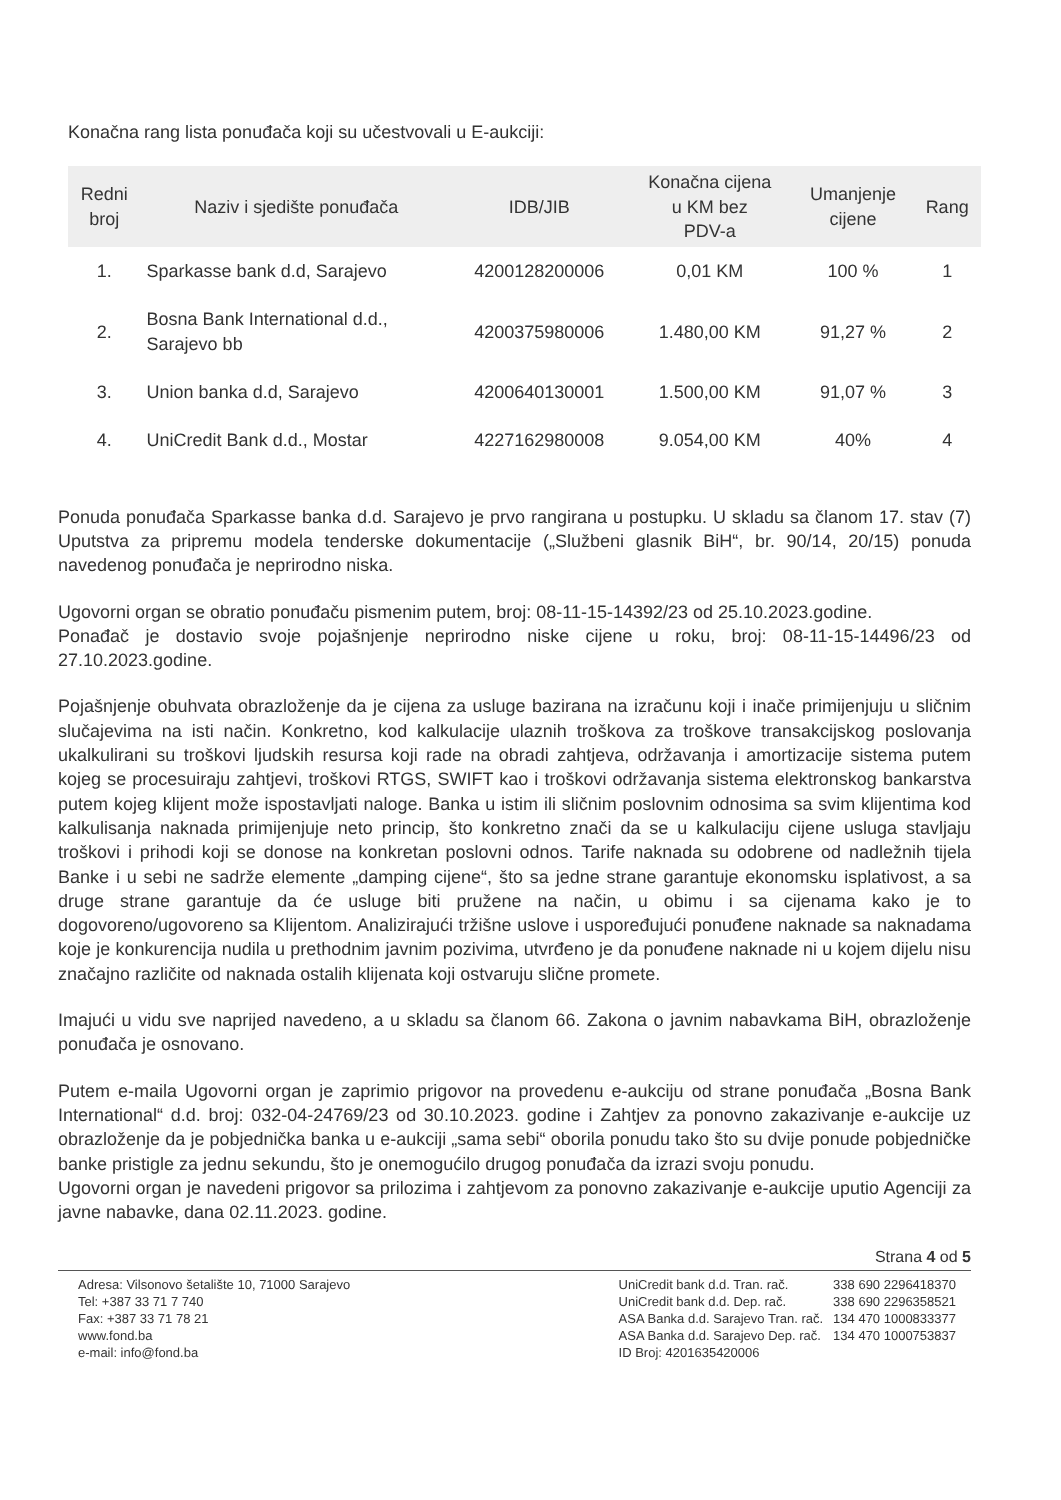Konačna rang lista ponuđača koji su učestvovali u E-aukciji:
| Redni broj | Naziv i sjedište ponuđača | IDB/JIB | Konačna cijena u KM bez PDV-a | Umanjenje cijene | Rang |
| --- | --- | --- | --- | --- | --- |
| 1. | Sparkasse bank d.d, Sarajevo | 4200128200006 | 0,01 KM | 100 % | 1 |
| 2. | Bosna Bank International d.d., Sarajevo bb | 4200375980006 | 1.480,00 KM | 91,27 % | 2 |
| 3. | Union banka d.d, Sarajevo | 4200640130001 | 1.500,00 KM | 91,07 % | 3 |
| 4. | UniCredit Bank d.d., Mostar | 4227162980008 | 9.054,00 KM | 40% | 4 |
Ponuda ponuđača Sparkasse banka d.d. Sarajevo je prvo rangirana u postupku. U skladu sa članom 17. stav (7) Uputstva za pripremu modela tenderske dokumentacije („Službeni glasnik BiH“, br. 90/14, 20/15) ponuda navedenog ponuđača je neprirodno niska.
Ugovorni organ se obratio ponuđaču pismenim putem, broj: 08-11-15-14392/23 od 25.10.2023.godine.
Ponađač je dostavio svoje pojašnjenje neprirodno niske cijene u roku, broj: 08-11-15-14496/23 od 27.10.2023.godine.
Pojašnjenje obuhvata obrazloženje da je cijena za usluge bazirana na izračunu koji i inače primijenjuju u sličnim slučajevima na isti način. Konkretno, kod kalkulacije ulaznih troškova za troškove transakcijskog poslovanja ukalkulirani su troškovi ljudskih resursa koji rade na obradi zahtjeva, održavanja i amortizacije sistema putem kojeg se procesuiraju zahtjevi, troškovi RTGS, SWIFT kao i troškovi održavanja sistema elektronskog bankarstva putem kojeg klijent može ispostavljati naloge. Banka u istim ili sličnim poslovnim odnosima sa svim klijentima kod kalkulisanja naknada primijenjuje neto princip, što konkretno znači da se u kalkulaciju cijene usluga stavljaju troškovi i prihodi koji se donose na konkretan poslovni odnos. Tarife naknada su odobrene od nadležnih tijela Banke i u sebi ne sadrže elemente „damping cijene“, što sa jedne strane garantuje ekonomsku isplativost, a sa druge strane garantuje da će usluge biti pružene na način, u obimu i sa cijenama kako je to dogovoreno/ugovoreno sa Klijentom. Analizirajući tržišne uslove i uspoređujući ponuđene naknade sa naknadama koje je konkurencija nudila u prethodnim javnim pozivima, utvrđeno je da ponuđene naknade ni u kojem dijelu nisu značajno različite od naknada ostalih klijenata koji ostvaruju slične promete.
Imajući u vidu sve naprijed navedeno, a u skladu sa članom 66. Zakona o javnim nabavkama BiH, obrazloženje ponuđača je osnovano.
Putem e-maila Ugovorni organ je zaprimio prigovor na provedenu e-aukciju od strane ponuđača „Bosna Bank International“ d.d. broj: 032-04-24769/23 od 30.10.2023. godine i Zahtjev za ponovno zakazivanje e-aukcije uz obrazloženje da je pobjednička banka u e-aukciji „sama sebi“ oborila ponudu tako što su dvije ponude pobjedničke banke pristigle za jednu sekundu, što je onemogućilo drugog ponuđača da izrazi svoju ponudu.
Ugovorni organ je navedeni prigovor sa prilozima i zahtjevom za ponovno zakazivanje e-aukcije uputio Agenciji za javne nabavke, dana 02.11.2023. godine.
Strana 4 od 5
Adresa: Vilsonovo šetalište 10, 71000 Sarajevo
Tel: +387 33 71 7 740
Fax: +387 33 71 78 21
www.fond.ba
e-mail: info@fond.ba
| UniCredit bank d.d. Tran. rač. | 338 690 2296418370 |
| UniCredit bank d.d. Dep. rač. | 338 690 2296358521 |
| ASA Banka d.d. Sarajevo Tran. rač. | 134 470 1000833377 |
| ASA Banka d.d. Sarajevo Dep. rač. | 134 470 1000753837 |
| ID Broj: 4201635420006 | |